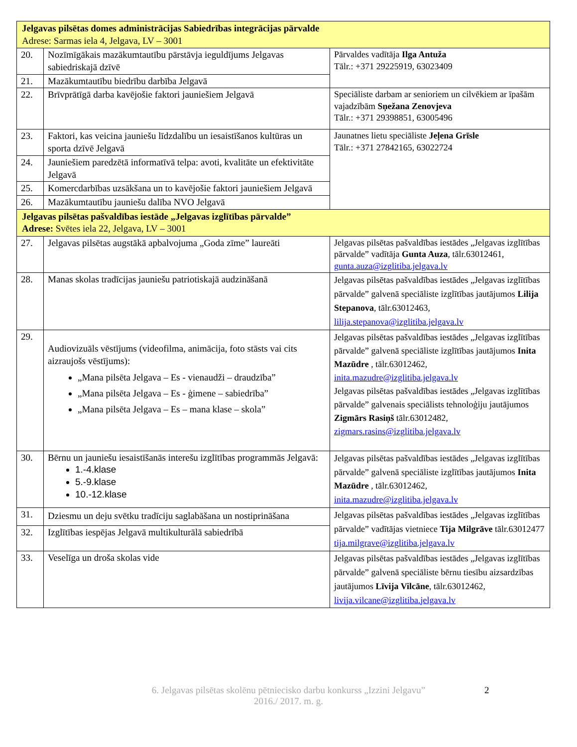| Jelgavas pilsētas domes administrācijas Sabiedrības integrācijas pārvalde Adrese: Sarmas iela 4, Jelgava, LV – 3001 | | |
| 20. | Nozīmīgākais mazākumtautību pārstāvja ieguldījums Jelgavas sabiedriskajā dzīvē | Pārvaldes vadītāja Ilga Antuža Tālr.: +371 29225919, 63023409 |
| 21. | Mazākumtautību biedrību darbība Jelgavā | |
| 22. | Brīvprātīgā darba kavējošie faktori jauniešiem Jelgavā | Speciāliste darbam ar senioriem un cilvēkiem ar īpašām vajadzībām Sņežana Zenovjeva Tālr.: +371 29398851, 63005496 |
| 23. | Faktori, kas veicina jauniešu līdzdalību un iesaistīšanos kultūras un sporta dzīvē Jelgavā | Jaunatnes lietu speciāliste Jeļena Grīsle Tālr.: +371 27842165, 63022724 |
| 24. | Jauniešiem paredzētā informatīvā telpa: avoti, kvalitāte un efektivitāte Jelgavā | |
| 25. | Komercdarbības uzsākšana un to kavējošie faktori jauniešiem Jelgavā | |
| 26. | Mazākumtautību jauniešu dalība NVO Jelgavā | |
| Jelgavas pilsētas pašvaldības iestāde „Jelgavas izglītības pārvalde” Adrese: Svētes iela 22, Jelgava, LV – 3001 | | |
| 27. | Jelgavas pilsētas augstākā apbalvojuma „Goda zīme” laureāti | Jelgavas pilsētas pašvaldības iestādes „Jelgavas izglītības pārvalde” vadītāja Gunta Auza , tālr.63012461, gunta.auza@izglitiba.jelgava.lv |
| 28. | Manas skolas tradīcijas jauniešu patriotiskajā audzināšanā | Jelgavas pilsētas pašvaldības iestādes „Jelgavas izglītības pārvalde” galvenā speciāliste izglītības jautājumos Lilija Stepanova , tālr.63012463, lilija.stepanova@izglitiba.jelgava.lv |
| 29. | Audiovizuāls vēstījums (videofilma, animācija, foto stāsts vai cits aizraujošs vēstījums): „Mana pilsēta Jelgava – Es - vienaudži – draudzība” „Mana pilsēta Jelgava – Es - ģimene – sabiedrība” „Mana pilsēta Jelgava – Es – mana klase – skola” | Jelgavas pilsētas pašvaldības iestādes „Jelgavas izglītības pārvalde” galvenā speciāliste izglītības jautājumos Inita Mazūdre , tālr.63012462, inita.mazudre@izglitiba.jelgava.lv Jelgavas pilsētas pašvaldības iestādes „Jelgavas izglītības pārvalde” galvenais speciālists tehnoloģiju jautājumos Zigmārs Rasiņš tālr.63012482, zigmars.rasins@izglitiba.jelgava.lv |
| 30. | Bērnu un jauniešu iesaistīšanās interešu izglītības programmās Jelgavā: 1.-4.klase 5.-9.klase 10.-12.klase | Jelgavas pilsētas pašvaldības iestādes „Jelgavas izglītības pārvalde” galvenā speciāliste izglītības jautājumos Inita Mazūdre , tālr.63012462, inita.mazudre@izglitiba.jelgava.lv |
| 31. | Dziesmu un deju svētku tradīciju saglabāšana un nostiprināšana | Jelgavas pilsētas pašvaldības iestādes „Jelgavas izglītības pārvalde” vadītājas vietniece Tija Milgrāve tālr.63012477 tija.milgrave@izglitiba.jelgava.lv |
| 32. | Izglītības iespējas Jelgavā multikulturālā sabiedrībā | |
| 33. | Veselīga un droša skolas vide | Jelgavas pilsētas pašvaldības iestādes „Jelgavas izglītības pārvalde” galvenā speciāliste bērnu tiesību aizsardzības jautājumos Līvija Vilcāne , tālr.63012462, livija.vilcane@izglitiba.jelgava.lv |
6. Jelgavas pilsētas skolēnu pētniecisko darbu konkurss „Izzini Jelgavu”
2016./ 2017. m. g.
2